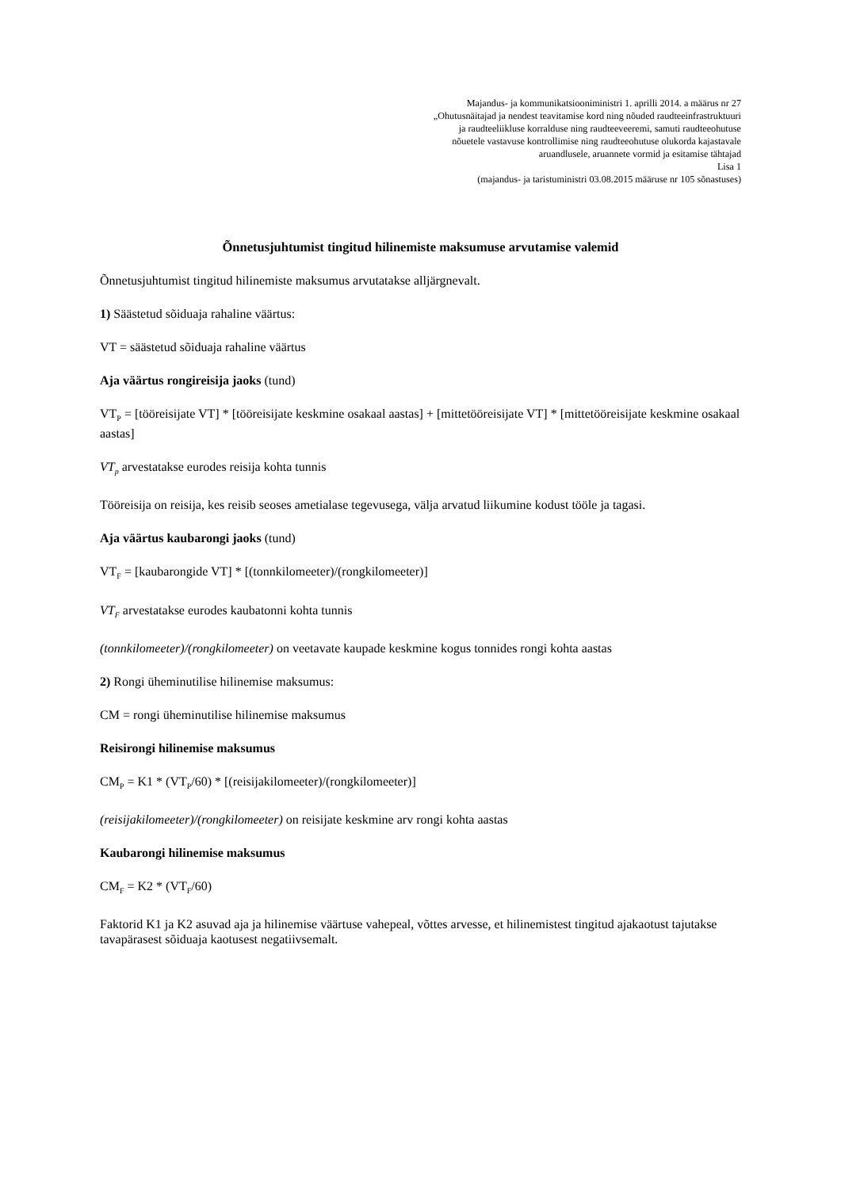Majandus- ja kommunikatsiooniministri 1. aprilli 2014. a määrus nr 27
„Ohutusnäitajad ja nendest teavitamise kord ning nõuded raudteeinfrastruktuuri
ja raudteeliikluse korralduse ning raudteeveeremi, samuti raudteeohutuse
nõuetele vastavuse kontrollimise ning raudteeohutuse olukorda kajastavale
aruandlusele, aruannete vormid ja esitamise tähtajad
Lisa 1
(majandus- ja taristuministri 03.08.2015 määruse nr 105 sõnastuses)
Õnnetusjuhtumist tingitud hilinemiste maksumuse arvutamise valemid
Õnnetusjuhtumist tingitud hilinemiste maksumus arvutatakse alljärgnevalt.
1) Säästetud sõiduaja rahaline väärtus:
VT = säästetud sõiduaja rahaline väärtus
Aja väärtus rongireisija jaoks (tund)
VT<sub>P</sub> = [tööreisijate VT] * [tööreisijate keskmine osakaal aastas] + [mittetööreisijate VT] * [mittetööreisijate keskmine osakaal aastas]
VT<sub>p</sub> arvestatakse eurodes reisija kohta tunnis
Tööreisija on reisija, kes reisib seoses ametialase tegevusega, välja arvatud liikumine kodust tööle ja tagasi.
Aja väärtus kaubarongi jaoks (tund)
VT<sub>F</sub> = [kaubarongide VT] * [(tonnkilomeeter)/(rongkilomeeter)]
VT<sub>F</sub> arvestatakse eurodes kaubatonni kohta tunnis
(tonnkilomeeter)/(rongkilomeeter) on veetavate kaupade keskmine kogus tonnides rongi kohta aastas
2) Rongi üheminutilise hilinemise maksumus:
CM = rongi üheminutilise hilinemise maksumus
Reisirongi hilinemise maksumus
CM<sub>P</sub> = K1 * (VT<sub>P</sub>/60) * [(reisijakilomeeter)/(rongkilomeeter)]
(reisijakilomeeter)/(rongkilomeeter) on reisijate keskmine arv rongi kohta aastas
Kaubarongi hilinemise maksumus
CM<sub>F</sub> = K2 * (VT<sub>F</sub>/60)
Faktorid K1 ja K2 asuvad aja ja hilinemise väärtuse vahepeal, võttes arvesse, et hilinemistest tingitud ajakaotust tajutakse tavapärasest sõiduaja kaotusest negatiivsemalt.